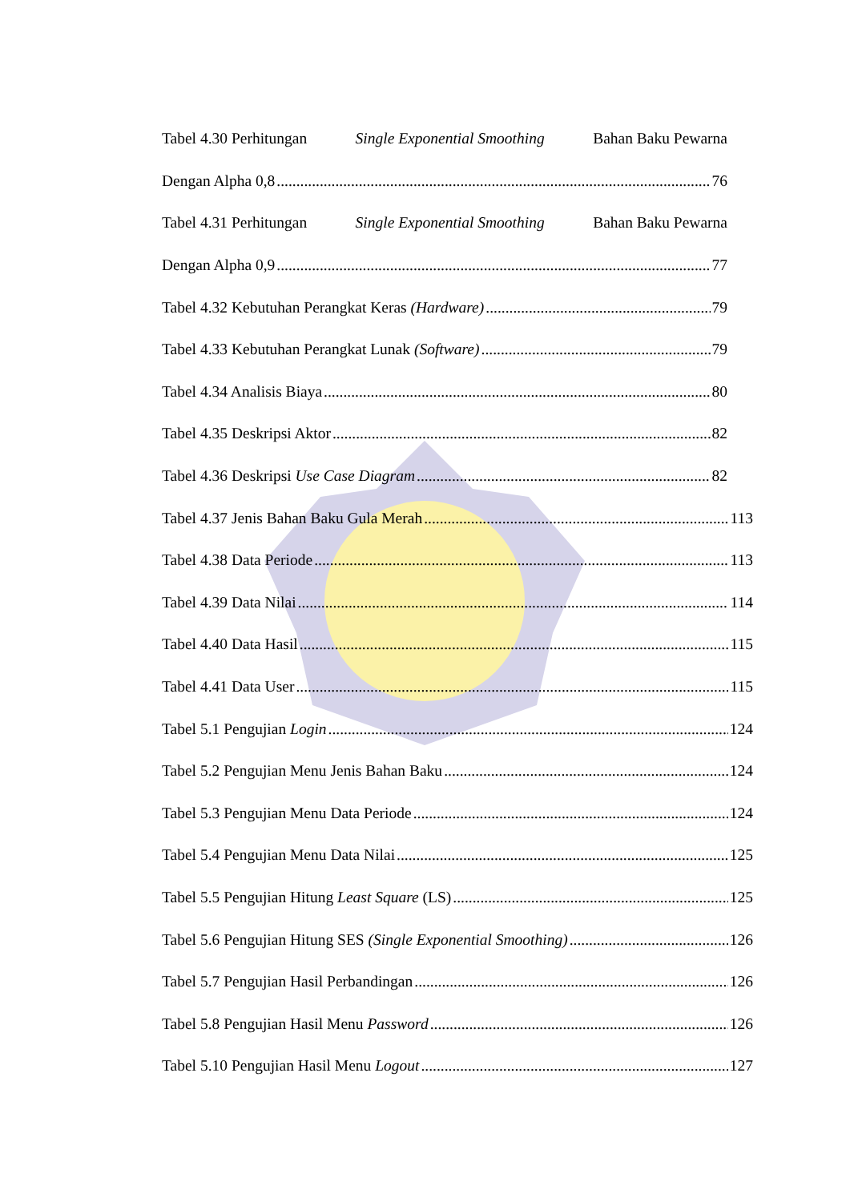Tabel 4.30 Perhitungan Single Exponential Smoothing Bahan Baku Pewarna
Dengan Alpha 0,8 76
Tabel 4.31 Perhitungan Single Exponential Smoothing Bahan Baku Pewarna
Dengan Alpha 0,9 77
Tabel 4.32 Kebutuhan Perangkat Keras (Hardware) 79
Tabel 4.33 Kebutuhan Perangkat Lunak (Software) 79
Tabel 4.34 Analisis Biaya 80
Tabel 4.35 Deskripsi Aktor 82
Tabel 4.36 Deskripsi Use Case Diagram 82
Tabel 4.37 Jenis Bahan Baku Gula Merah 113
Tabel 4.38 Data Periode 113
Tabel 4.39 Data Nilai 114
Tabel 4.40 Data Hasil 115
Tabel 4.41 Data User 115
Tabel 5.1 Pengujian Login 124
Tabel 5.2 Pengujian Menu Jenis Bahan Baku 124
Tabel 5.3 Pengujian Menu Data Periode 124
Tabel 5.4 Pengujian Menu Data Nilai 125
Tabel 5.5 Pengujian Hitung Least Square (LS) 125
Tabel 5.6 Pengujian Hitung SES (Single Exponential Smoothing) 126
Tabel 5.7 Pengujian Hasil Perbandingan 126
Tabel 5.8 Pengujian Hasil Menu Password 126
Tabel 5.10 Pengujian Hasil Menu Logout 127